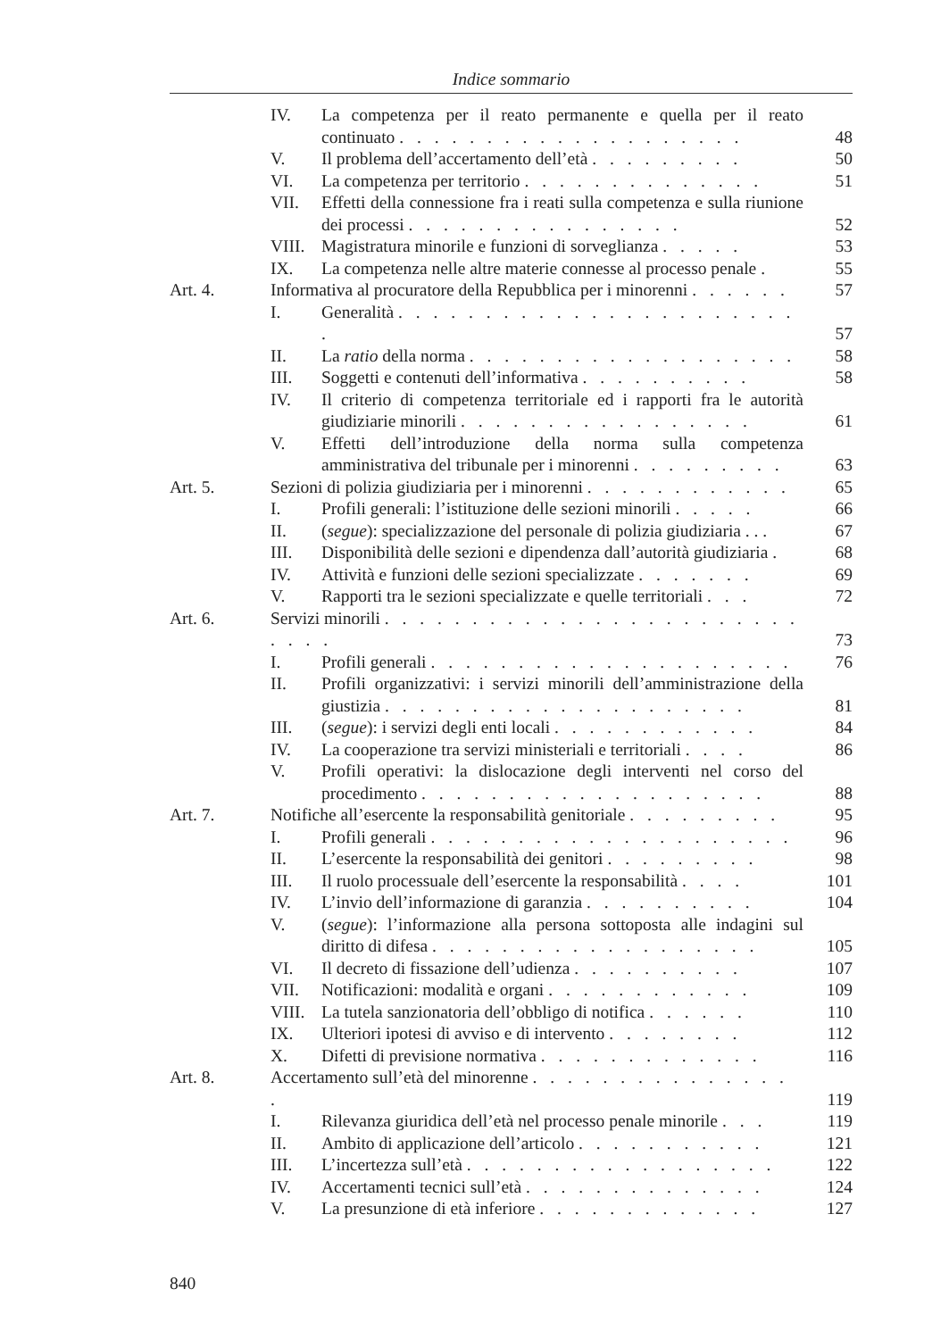Indice sommario
| | IV. | La competenza per il reato permanente e quella per il reato continuato . . . . . . . . . . . . . . . . . . . . | 48 |
| | V. | Il problema dell’accertamento dell’età . . . . . . . . . | 50 |
| | VI. | La competenza per territorio . . . . . . . . . . . . . . | 51 |
| | VII. | Effetti della connessione fra i reati sulla competenza e sulla riunione dei processi . . . . . . . . . . . . . . . . | 52 |
| | VIII. | Magistratura minorile e funzioni di sorveglianza . . . . . | 53 |
| | IX. | La competenza nelle altre materie connesse al processo penale . | 55 |
| Art. 4. | Informativa al procuratore della Repubblica per i minorenni . . . . . . | | 57 |
| | I. | Generalità . . . . . . . . . . . . . . . . . . . . . . . . | 57 |
| | II. | La ratio della norma . . . . . . . . . . . . . . . . . . . | 58 |
| | III. | Soggetti e contenuti dell’informativa . . . . . . . . . . | 58 |
| | IV. | Il criterio di competenza territoriale ed i rapporti fra le autorità giudiziarie minorili . . . . . . . . . . . . . . . . . | 61 |
| | V. | Effetti dell’introduzione della norma sulla competenza amministrativa del tribunale per i minorenni . . . . . . . . . | 63 |
| Art. 5. | Sezioni di polizia giudiziaria per i minorenni . . . . . . . . . . . . | | 65 |
| | I. | Profili generali: l’istituzione delle sezioni minorili . . . . . | 66 |
| | II. | ( segue ): specializzazione del personale di polizia giudiziaria . . . | 67 |
| | III. | Disponibilità delle sezioni e dipendenza dall’autorità giudiziaria . | 68 |
| | IV. | Attività e funzioni delle sezioni specializzate . . . . . . . | 69 |
| | V. | Rapporti tra le sezioni specializzate e quelle territoriali . . . | 72 |
| Art. 6. | Servizi minorili . . . . . . . . . . . . . . . . . . . . . . . . . . . . | | 73 |
| | I. | Profili generali . . . . . . . . . . . . . . . . . . . . . | 76 |
| | II. | Profili organizzativi: i servizi minorili dell’amministrazione della giustizia . . . . . . . . . . . . . . . . . . . . . | 81 |
| | III. | ( segue ): i servizi degli enti locali . . . . . . . . . . . . | 84 |
| | IV. | La cooperazione tra servizi ministeriali e territoriali . . . . | 86 |
| | V. | Profili operativi: la dislocazione degli interventi nel corso del procedimento . . . . . . . . . . . . . . . . . . . . | 88 |
| Art. 7. | Notifiche all’esercente la responsabilità genitoriale . . . . . . . . . | | 95 |
| | I. | Profili generali . . . . . . . . . . . . . . . . . . . . . | 96 |
| | II. | L’esercente la responsabilità dei genitori . . . . . . . . . | 98 |
| | III. | Il ruolo processuale dell’esercente la responsabilità . . . . | 101 |
| | IV. | L’invio dell’informazione di garanzia . . . . . . . . . . | 104 |
| | V. | ( segue ): l’informazione alla persona sottoposta alle indagini sul diritto di difesa . . . . . . . . . . . . . . . . . . . | 105 |
| | VI. | Il decreto di fissazione dell’udienza . . . . . . . . . . | 107 |
| | VII. | Notificazioni: modalità e organi . . . . . . . . . . . . | 109 |
| | VIII. | La tutela sanzionatoria dell’obbligo di notifica . . . . . . | 110 |
| | IX. | Ulteriori ipotesi di avviso e di intervento . . . . . . . . | 112 |
| | X. | Difetti di previsione normativa . . . . . . . . . . . . . | 116 |
| Art. 8. | Accertamento sull’età del minorenne . . . . . . . . . . . . . . . . | | 119 |
| | I. | Rilevanza giuridica dell’età nel processo penale minorile . . . | 119 |
| | II. | Ambito di applicazione dell’articolo . . . . . . . . . . . | 121 |
| | III. | L’incertezza sull’età . . . . . . . . . . . . . . . . . . | 122 |
| | IV. | Accertamenti tecnici sull’età . . . . . . . . . . . . . . | 124 |
| | V. | La presunzione di età inferiore . . . . . . . . . . . . . | 127 |
840